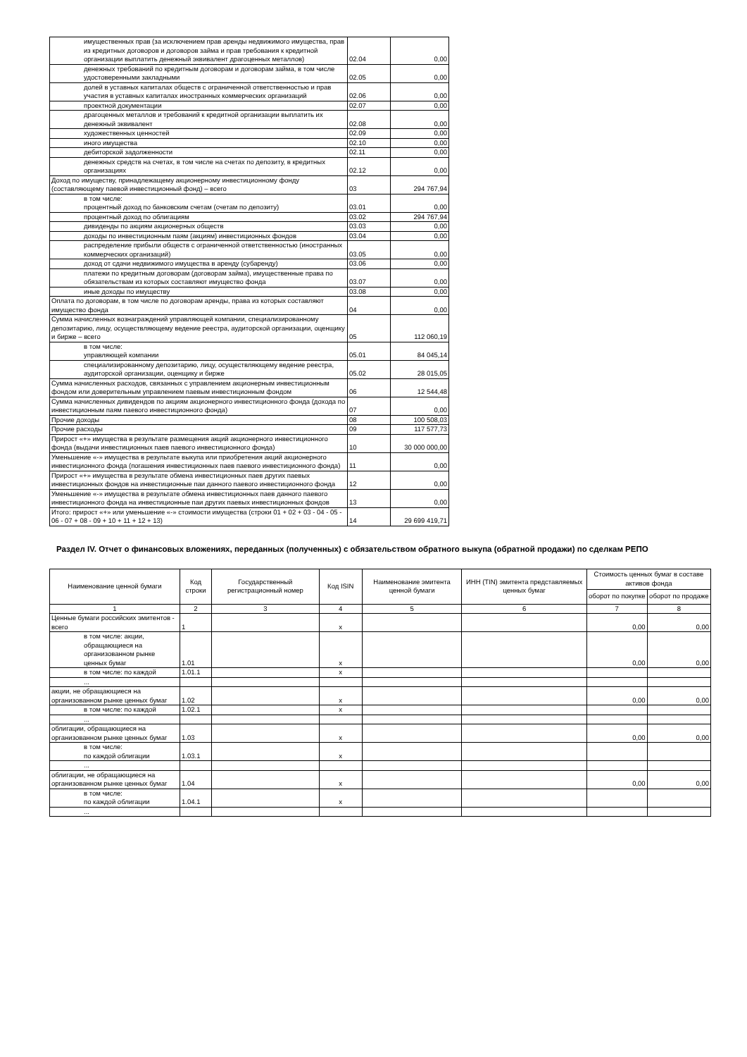| имущественных прав (за исключением прав аренды недвижимого имущества, прав из кредитных договоров и договоров займа и прав требования к кредитной организации выплатить денежный эквивалент драгоценных металлов) | 02.04 | 0,00 |
| денежных требований по кредитным договорам и договорам займа, в том числе удостоверенными закладными | 02.05 | 0,00 |
| долей в уставных капиталах обществ с ограниченной ответственностью и прав участия в уставных капиталах иностранных коммерческих организаций | 02.06 | 0,00 |
| проектной документации | 02.07 | 0,00 |
| драгоценных металлов и требований к кредитной организации выплатить их денежный эквивалент | 02.08 | 0,00 |
| художественных ценностей | 02.09 | 0,00 |
| иного имущества | 02.10 | 0,00 |
| дебиторской задолженности | 02.11 | 0,00 |
| денежных средств на счетах, в том числе на счетах по депозиту, в кредитных организациях | 02.12 | 0,00 |
| Доход по имуществу, принадлежащему акционерному инвестиционному фонду (составляющему паевой инвестиционный фонд) – всего | 03 | 294 767,94 |
| в том числе: процентный доход по банковским счетам (счетам по депозиту) | 03.01 | 0,00 |
| процентный доход по облигациям | 03.02 | 294 767,94 |
| дивиденды по акциям акционерных обществ | 03.03 | 0,00 |
| доходы по инвестиционным паям (акциям) инвестиционных фондов | 03.04 | 0,00 |
| распределение прибыли обществ с ограниченной ответственностью (иностранных коммерческих организаций) | 03.05 | 0,00 |
| доход от сдачи недвижимого имущества в аренду (субаренду) | 03.06 | 0,00 |
| платежи по кредитным договорам (договорам займа), имущественные права по обязательствам из которых составляют имущество фонда | 03.07 | 0,00 |
| иные доходы по имуществу | 03.08 | 0,00 |
| Оплата по договорам, в том числе по договорам аренды, права из которых составляют имущество фонда | 04 | 0,00 |
| Сумма начисленных вознаграждений управляющей компании, специализированному депозитарию, лицу, осуществляющему ведение реестра, аудиторской организации, оценщику и бирже – всего | 05 | 112 060,19 |
| в том числе: управляющей компании | 05.01 | 84 045,14 |
| специализированному депозитарию, лицу, осуществляющему ведение реестра, аудиторской организации, оценщику и бирже | 05.02 | 28 015,05 |
| Сумма начисленных расходов, связанных с управлением акционерным инвестиционным фондом или доверительным управлением паевым инвестиционным фондом | 06 | 12 544,48 |
| Сумма начисленных дивидендов по акциям акционерного инвестиционного фонда (дохода по инвестиционным паям паевого инвестиционного фонда) | 07 | 0,00 |
| Прочие доходы | 08 | 100 508,03 |
| Прочие расходы | 09 | 117 577,73 |
| Прирост «+» имущества в результате размещения акций акционерного инвестиционного фонда (выдачи инвестиционных паев паевого инвестиционного фонда) | 10 | 30 000 000,00 |
| Уменьшение «-» имущества в результате выкупа или приобретения акций акционерного инвестиционного фонда (погашения инвестиционных паев паевого инвестиционного фонда) | 11 | 0,00 |
| Прирост «+» имущества в результате обмена инвестиционных паев других паевых инвестиционных фондов на инвестиционные паи данного паевого инвестиционного фонда | 12 | 0,00 |
| Уменьшение «-» имущества в результате обмена инвестиционных паев данного паевого инвестиционного фонда на инвестиционные паи других паевых инвестиционных фондов | 13 | 0,00 |
| Итого: прирост «+» или уменьшение «-» стоимости имущества (строки 01 + 02 + 03 - 04 - 05 - 06 - 07 + 08 - 09 + 10 + 11 + 12 + 13) | 14 | 29 699 419,71 |
Раздел IV. Отчет о финансовых вложениях, переданных (полученных) с обязательством обратного выкупа (обратной продажи) по сделкам РЕПО
| Наименование ценной бумаги | Код строки | Государственный регистрационный номер | Код ISIN | Наименование эмитента ценной бумаги | ИНН (TIN) эмитента представляемых ценных бумаг | Стоимость ценных бумаг в составе активов фонда | |
| --- | --- | --- | --- | --- | --- | --- | --- |
| | | | | | | оборот по покупке | оборот по продаже |
| 1 | 2 | 3 | 4 | 5 | 6 | 7 | 8 |
| Ценные бумаги российских эмитентов - всего | 1 | | x | | | 0,00 | 0,00 |
| в том числе: акции, обращающиеся на организованном рынке ценных бумаг | 1.01 | | x | | | 0,00 | 0,00 |
| в том числе: по каждой | 1.01.1 | | x | | | | |
| ... | | | | | | | |
| акции, не обращающиеся на организованном рынке ценных бумаг | 1.02 | | x | | | 0,00 | 0,00 |
| в том числе: по каждой | 1.02.1 | | x | | | | |
| ... | | | | | | | |
| облигации, обращающиеся на организованном рынке ценных бумаг | 1.03 | | x | | | 0,00 | 0,00 |
| в том числе: по каждой облигации | 1.03.1 | | x | | | | |
| ... | | | | | | | |
| облигации, не обращающиеся на организованном рынке ценных бумаг | 1.04 | | x | | | 0,00 | 0,00 |
| в том числе: по каждой облигации | 1.04.1 | | x | | | | |
| ... | | | | | | | |